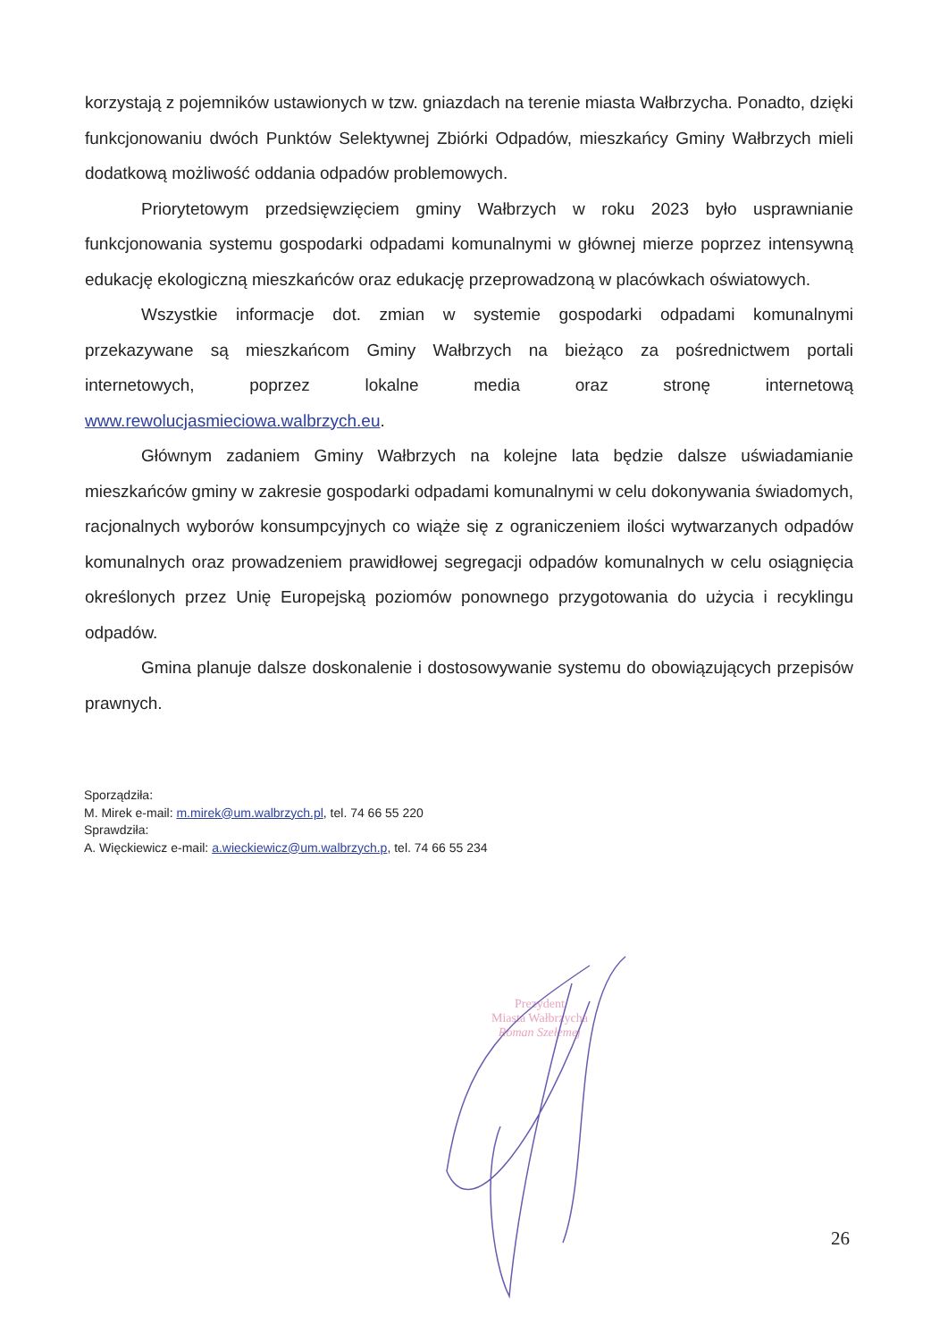korzystają z pojemników ustawionych w tzw. gniazdach na terenie miasta Wałbrzycha. Ponadto, dzięki funkcjonowaniu dwóch Punktów Selektywnej Zbiórki Odpadów, mieszkańcy Gminy Wałbrzych mieli dodatkową możliwość oddania odpadów problemowych.
Priorytetowym przedsięwzięciem gminy Wałbrzych w roku 2023 było usprawnianie funkcjonowania systemu gospodarki odpadami komunalnymi w głównej mierze poprzez intensywną edukację ekologiczną mieszkańców oraz edukację przeprowadzoną w placówkach oświatowych.
Wszystkie informacje dot. zmian w systemie gospodarki odpadami komunalnymi przekazywane są mieszkańcom Gminy Wałbrzych na bieżąco za pośrednictwem portali internetowych, poprzez lokalne media oraz stronę internetową www.rewolucjasmieciowa.walbrzych.eu.
Głównym zadaniem Gminy Wałbrzych na kolejne lata będzie dalsze uświadamianie mieszkańców gminy w zakresie gospodarki odpadami komunalnymi w celu dokonywania świadomych, racjonalnych wyborów konsumpcyjnych co wiąże się z ograniczeniem ilości wytwarzanych odpadów komunalnych oraz prowadzeniem prawidłowej segregacji odpadów komunalnych w celu osiągnięcia określonych przez Unię Europejską poziomów ponownego przygotowania do użycia i recyklingu odpadów.
Gmina planuje dalsze doskonalenie i dostosowywanie systemu do obowiązujących przepisów prawnych.
Sporządziła:
M. Mirek e-mail: m.mirek@um.walbrzych.pl, tel. 74 66 55 220
Sprawdziła:
A. Więckiewicz e-mail: a.wieckiewicz@um.walbrzych.p, tel. 74 66 55 234
Prezydent
Miasta Wałbrzycha
Roman Szełemej
26